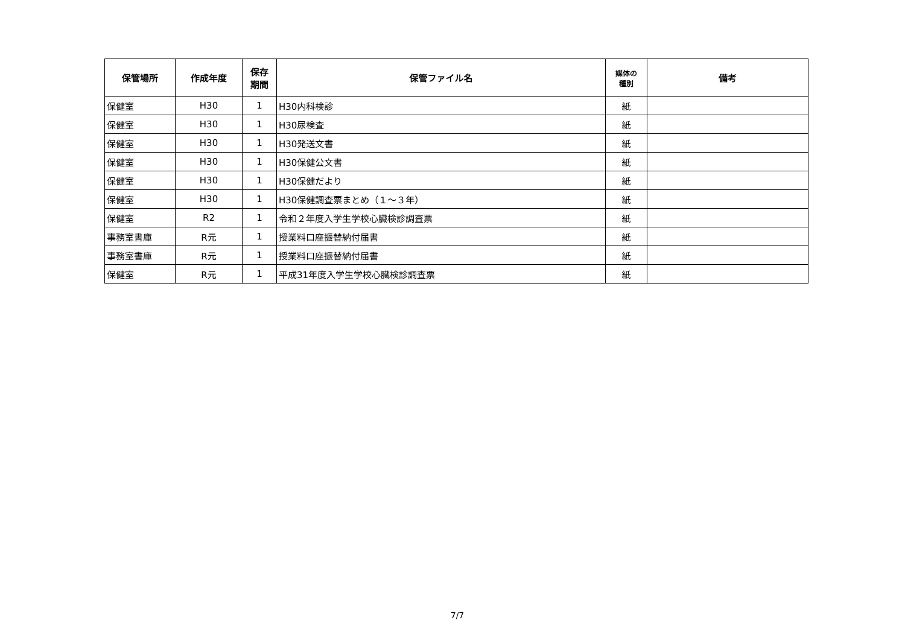| 保管場所 | 作成年度 | 保存 期間 | 保管ファイル名 | 媒体の 種別 | 備考 |
| --- | --- | --- | --- | --- | --- |
| 保健室 | H30 | 1 | H30内科検診 | 紙 | |
| 保健室 | H30 | 1 | H30尿検査 | 紙 | |
| 保健室 | H30 | 1 | H30発送文書 | 紙 | |
| 保健室 | H30 | 1 | H30保健公文書 | 紙 | |
| 保健室 | H30 | 1 | H30保健だより | 紙 | |
| 保健室 | H30 | 1 | H30保健調査票まとめ（１～３年） | 紙 | |
| 保健室 | R2 | 1 | 令和２年度入学生学校心臓検診調査票 | 紙 | |
| 事務室書庫 | R元 | 1 | 授業料口座振替納付届書 | 紙 | |
| 事務室書庫 | R元 | 1 | 授業料口座振替納付届書 | 紙 | |
| 保健室 | R元 | 1 | 平成31年度入学生学校心臓検診調査票 | 紙 | |
7/7